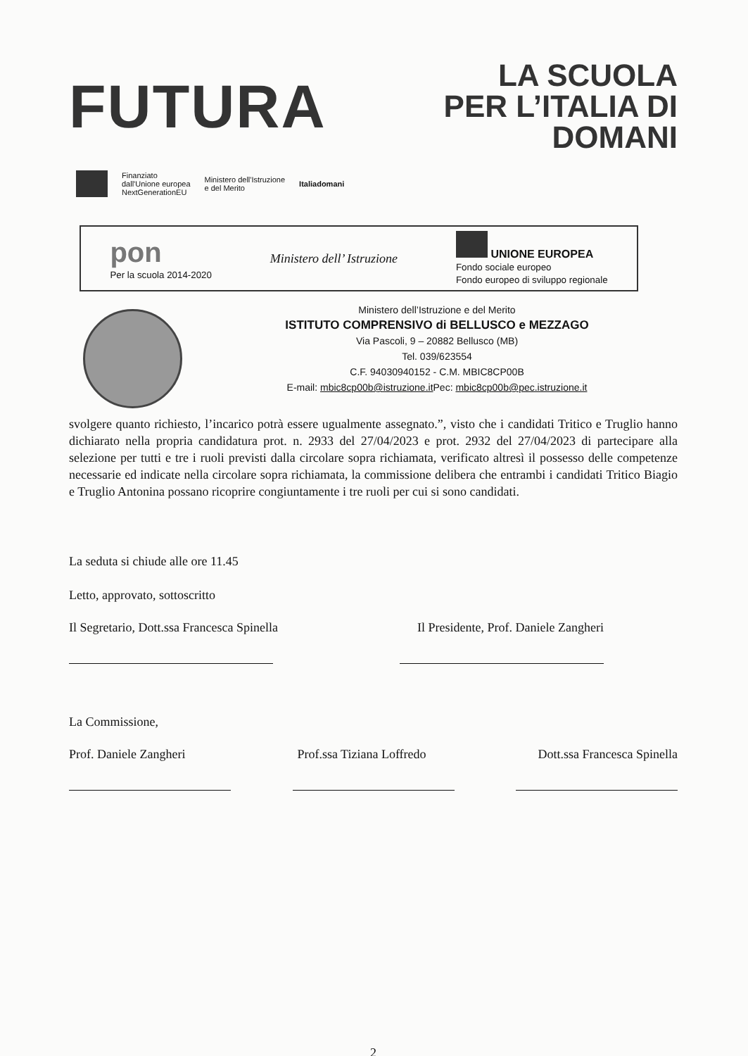FUTURA
LA SCUOLA
PER L’ITALIA DI DOMANI
Finanziato
dall'Unione europea
NextGenerationEU Ministero dell'Istruzione
e del Merito Italiadomani
pon
Per la scuola 2014-2020 Ministero dell’ Istruzione UNIONE EUROPEA
Fondo sociale europeo
Fondo europeo di sviluppo regionale
Ministero dell’Istruzione e del Merito
ISTITUTO COMPRENSIVO di BELLUSCO e MEZZAGO
Via Pascoli, 9 – 20882 Bellusco (MB)
Tel. 039/623554
C.F. 94030940152 - C.M. MBIC8CP00B
E-mail: mbic8cp00b@istruzione.it Pec: mbic8cp00b@pec.istruzione.it
svolgere quanto richiesto, l’incarico potrà essere ugualmente assegnato.”, visto che i candidati Tritico e Truglio hanno dichiarato nella propria candidatura prot. n. 2933 del 27/04/2023 e prot. 2932 del 27/04/2023 di partecipare alla selezione per tutti e tre i ruoli previsti dalla circolare sopra richiamata, verificato altresì il possesso delle competenze necessarie ed indicate nella circolare sopra richiamata, la commissione delibera che entrambi i candidati Tritico Biagio e Truglio Antonina possano ricoprire congiuntamente i tre ruoli per cui si sono candidati.
La seduta si chiude alle ore 11.45
Letto, approvato, sottoscritto
Il Segretario, Dott.ssa Francesca Spinella Il Presidente, Prof. Daniele Zangheri
La Commissione,
Prof. Daniele Zangheri Prof.ssa Tiziana Loffredo Dott.ssa Francesca Spinella
2